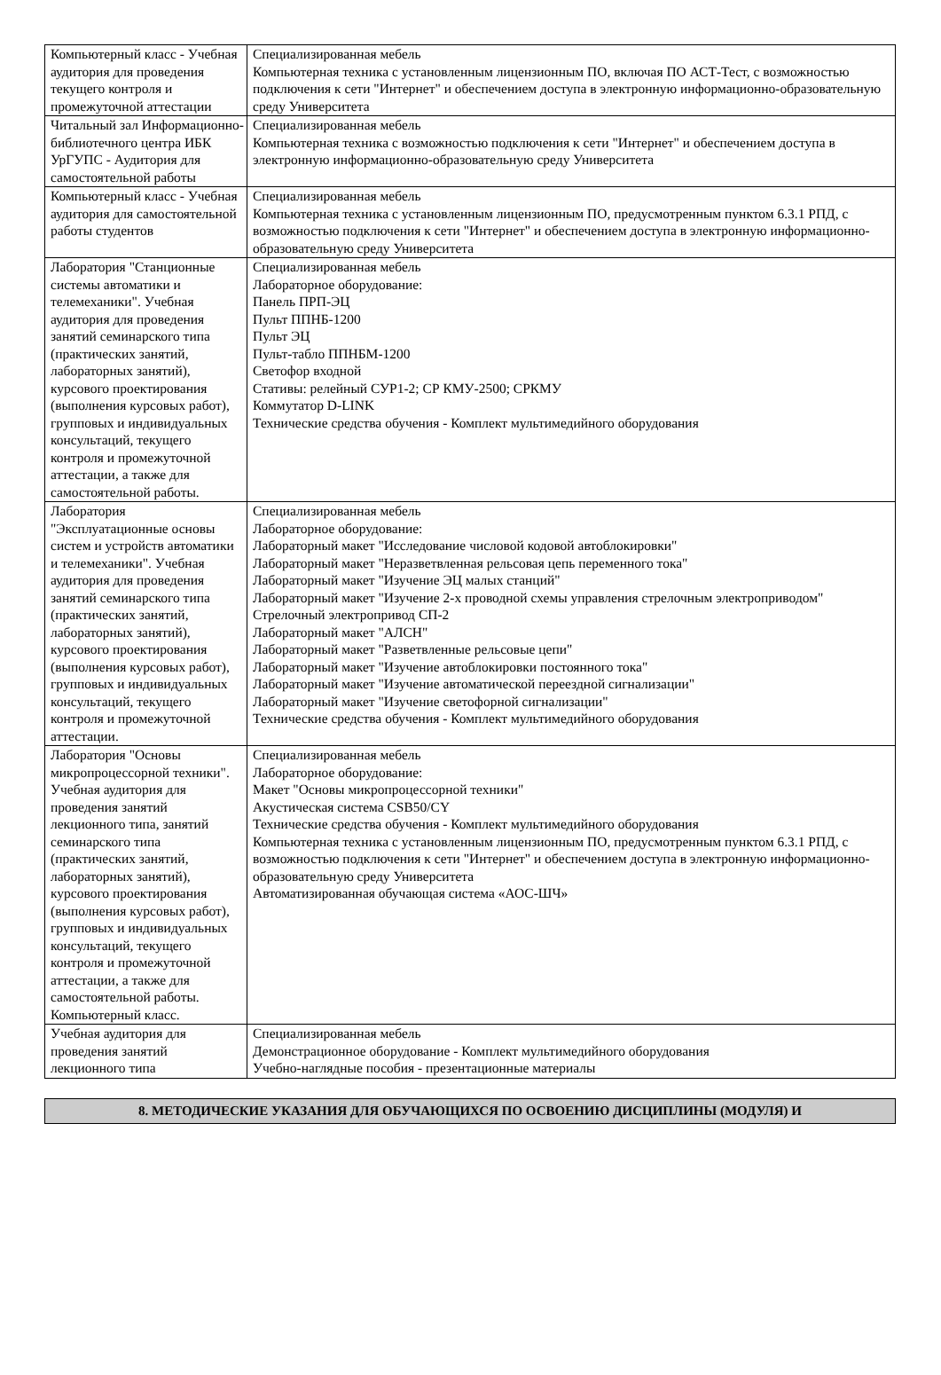| Компьютерный класс - Учебная аудитория для проведения текущего контроля и промежуточной аттестации | Специализированная мебель Компьютерная техника с установленным лицензионным ПО, включая ПО АСТ-Тест, с возможностью подключения к сети "Интернет" и обеспечением доступа в электронную информационно-образовательную среду Университета |
| Читальный зал Информационно-библиотечного центра ИБК УрГУПС - Аудитория для самостоятельной работы | Специализированная мебель Компьютерная техника с возможностью подключения к сети "Интернет" и обеспечением доступа в электронную информационно-образовательную среду Университета |
| Компьютерный класс - Учебная аудитория для самостоятельной работы студентов | Специализированная мебель Компьютерная техника с установленным лицензионным ПО, предусмотренным пунктом 6.3.1 РПД, с возможностью подключения к сети "Интернет" и обеспечением доступа в электронную информационно-образовательную среду Университета |
| Лаборатория "Станционные системы автоматики и телемеханики". Учебная аудитория для проведения занятий семинарского типа (практических занятий, лабораторных занятий), курсового проектирования (выполнения курсовых работ), групповых и индивидуальных консультаций, текущего контроля и промежуточной аттестации, а также для самостоятельной работы. | Специализированная мебель Лабораторное оборудование: Панель ПРП-ЭЦ Пульт ППНБ-1200 Пульт ЭЦ Пульт-табло ППНБМ-1200 Светофор входной Стативы: релейный СУР1-2; СР КМУ-2500; СРКМУ Коммутатор D-LINK Технические средства обучения - Комплект мультимедийного оборудования |
| Лаборатория "Эксплуатационные основы систем и устройств автоматики и телемеханики". Учебная аудитория для проведения занятий семинарского типа (практических занятий, лабораторных занятий), курсового проектирования (выполнения курсовых работ), групповых и индивидуальных консультаций, текущего контроля и промежуточной аттестации. | Специализированная мебель Лабораторное оборудование: Лабораторный макет "Исследование числовой кодовой автоблокировки" Лабораторный макет "Неразветвленная рельсовая цепь переменного тока" Лабораторный макет "Изучение ЭЦ малых станций" Лабораторный макет "Изучение 2-х проводной схемы управления стрелочным электроприводом" Стрелочный электропривод СП-2 Лабораторный макет "АЛСН" Лабораторный макет "Разветвленные рельсовые цепи" Лабораторный макет "Изучение автоблокировки постоянного тока" Лабораторный макет "Изучение автоматической переездной сигнализации" Лабораторный макет "Изучение светофорной сигнализации" Технические средства обучения - Комплект мультимедийного оборудования |
| Лаборатория "Основы микропроцессорной техники". Учебная аудитория для проведения занятий лекционного типа, занятий семинарского типа (практических занятий, лабораторных занятий), курсового проектирования (выполнения курсовых работ), групповых и индивидуальных консультаций, текущего контроля и промежуточной аттестации, а также для самостоятельной работы. Компьютерный класс. | Специализированная мебель Лабораторное оборудование: Макет "Основы микропроцессорной техники" Акустическая система CSB50/CY Технические средства обучения - Комплект мультимедийного оборудования Компьютерная техника с установленным лицензионным ПО, предусмотренным пунктом 6.3.1 РПД, с возможностью подключения к сети "Интернет" и обеспечением доступа в электронную информационно-образовательную среду Университета Автоматизированная обучающая система «АОС-ШЧ» |
| Учебная аудитория для проведения занятий лекционного типа | Специализированная мебель Демонстрационное оборудование - Комплект мультимедийного оборудования Учебно-наглядные пособия - презентационные материалы |
8. МЕТОДИЧЕСКИЕ УКАЗАНИЯ ДЛЯ ОБУЧАЮЩИХСЯ ПО ОСВОЕНИЮ ДИСЦИПЛИНЫ (МОДУЛЯ) И